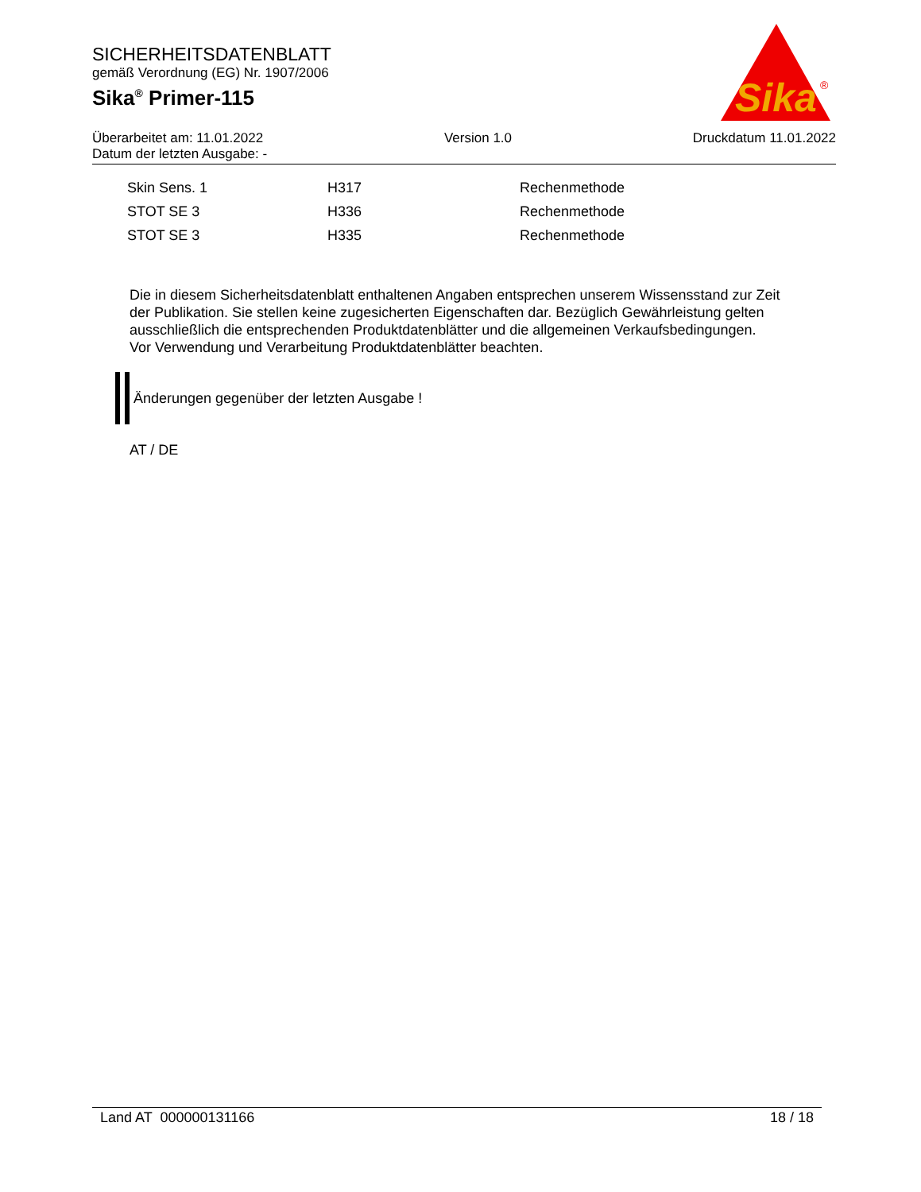SICHERHEITSDATENBLATT
gemäß Verordnung (EG) Nr. 1907/2006
Sika<sup>®</sup> Primer-115
Sika
®
Überarbeitet am: 11.01.2022 Version 1.0 Druckdatum 11.01.2022
Datum der letzten Ausgabe: -
| Skin Sens. 1 | H317 | Rechenmethode |
| STOT SE 3 | H336 | Rechenmethode |
| STOT SE 3 | H335 | Rechenmethode |
Die in diesem Sicherheitsdatenblatt enthaltenen Angaben entsprechen unserem Wissensstand zur Zeit der Publikation. Sie stellen keine zugesicherten Eigenschaften dar. Bezüglich Gewährleistung gelten ausschließlich die entsprechenden Produktdatenblätter und die allgemeinen Verkaufsbedingungen. Vor Verwendung und Verarbeitung Produktdatenblätter beachten.
Änderungen gegenüber der letzten Ausgabe !
AT / DE
Land AT 000000131166 18 / 18